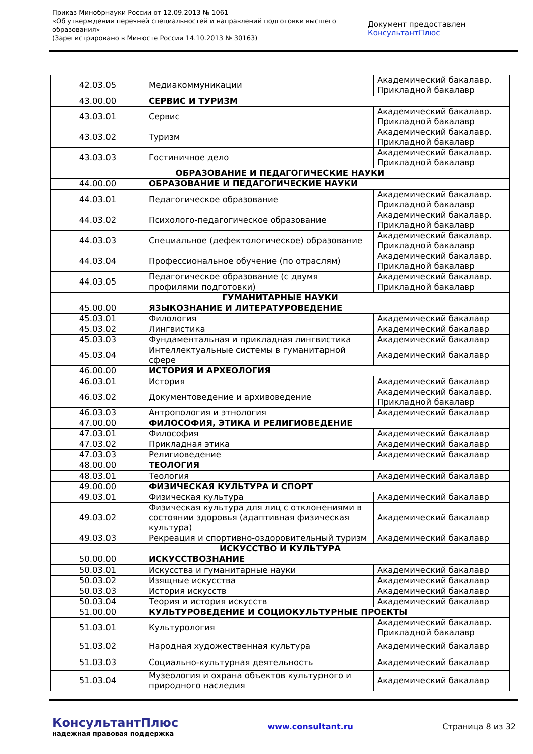Приказ Минобрнауки России от 12.09.2013 № 1061
«Об утверждении перечней специальностей и направлений подготовки высшего образования»
(Зарегистрировано в Минюсте России 14.10.2013 № 30163)
Документ предоставлен КонсультантПлюс
| 42.03.05 | Медиакоммуникации | Академический бакалавр. Прикладной бакалавр |
| 43.00.00 | СЕРВИС И ТУРИЗМ | |
| 43.03.01 | Сервис | Академический бакалавр. Прикладной бакалавр |
| 43.03.02 | Туризм | Академический бакалавр. Прикладной бакалавр |
| 43.03.03 | Гостиничное дело | Академический бакалавр. Прикладной бакалавр |
| ОБРАЗОВАНИЕ И ПЕДАГОГИЧЕСКИЕ НАУКИ | | |
| 44.00.00 | ОБРАЗОВАНИЕ И ПЕДАГОГИЧЕСКИЕ НАУКИ | |
| 44.03.01 | Педагогическое образование | Академический бакалавр. Прикладной бакалавр |
| 44.03.02 | Психолого-педагогическое образование | Академический бакалавр. Прикладной бакалавр |
| 44.03.03 | Специальное (дефектологическое) образование | Академический бакалавр. Прикладной бакалавр |
| 44.03.04 | Профессиональное обучение (по отраслям) | Академический бакалавр. Прикладной бакалавр |
| 44.03.05 | Педагогическое образование (с двумя профилями подготовки) | Академический бакалавр. Прикладной бакалавр |
| ГУМАНИТАРНЫЕ НАУКИ | | |
| 45.00.00 | ЯЗЫКОЗНАНИЕ И ЛИТЕРАТУРОВЕДЕНИЕ | |
| 45.03.01 | Филология | Академический бакалавр |
| 45.03.02 | Лингвистика | Академический бакалавр |
| 45.03.03 | Фундаментальная и прикладная лингвистика | Академический бакалавр |
| 45.03.04 | Интеллектуальные системы в гуманитарной сфере | Академический бакалавр |
| 46.00.00 | ИСТОРИЯ И АРХЕОЛОГИЯ | |
| 46.03.01 | История | Академический бакалавр |
| 46.03.02 | Документоведение и архивоведение | Академический бакалавр. Прикладной бакалавр |
| 46.03.03 | Антропология и этнология | Академический бакалавр |
| 47.00.00 | ФИЛОСОФИЯ, ЭТИКА И РЕЛИГИОВЕДЕНИЕ | |
| 47.03.01 | Философия | Академический бакалавр |
| 47.03.02 | Прикладная этика | Академический бакалавр |
| 47.03.03 | Религиоведение | Академический бакалавр |
| 48.00.00 | ТЕОЛОГИЯ | |
| 48.03.01 | Теология | Академический бакалавр |
| 49.00.00 | ФИЗИЧЕСКАЯ КУЛЬТУРА И СПОРТ | |
| 49.03.01 | Физическая культура | Академический бакалавр |
| 49.03.02 | Физическая культура для лиц с отклонениями в состоянии здоровья (адаптивная физическая культура) | Академический бакалавр |
| 49.03.03 | Рекреация и спортивно-оздоровительный туризм | Академический бакалавр |
| ИСКУССТВО И КУЛЬТУРА | | |
| 50.00.00 | ИСКУССТВОЗНАНИЕ | |
| 50.03.01 | Искусства и гуманитарные науки | Академический бакалавр |
| 50.03.02 | Изящные искусства | Академический бакалавр |
| 50.03.03 | История искусств | Академический бакалавр |
| 50.03.04 | Теория и история искусств | Академический бакалавр |
| 51.00.00 | КУЛЬТУРОВЕДЕНИЕ И СОЦИОКУЛЬТУРНЫЕ ПРОЕКТЫ | |
| 51.03.01 | Культурология | Академический бакалавр. Прикладной бакалавр |
| 51.03.02 | Народная художественная культура | Академический бакалавр |
| 51.03.03 | Социально-культурная деятельность | Академический бакалавр |
| 51.03.04 | Музеология и охрана объектов культурного и природного наследия | Академический бакалавр |
КонсультантПлюс
надежная правовая поддержка
www.consultant.ru Страница 8 из 32